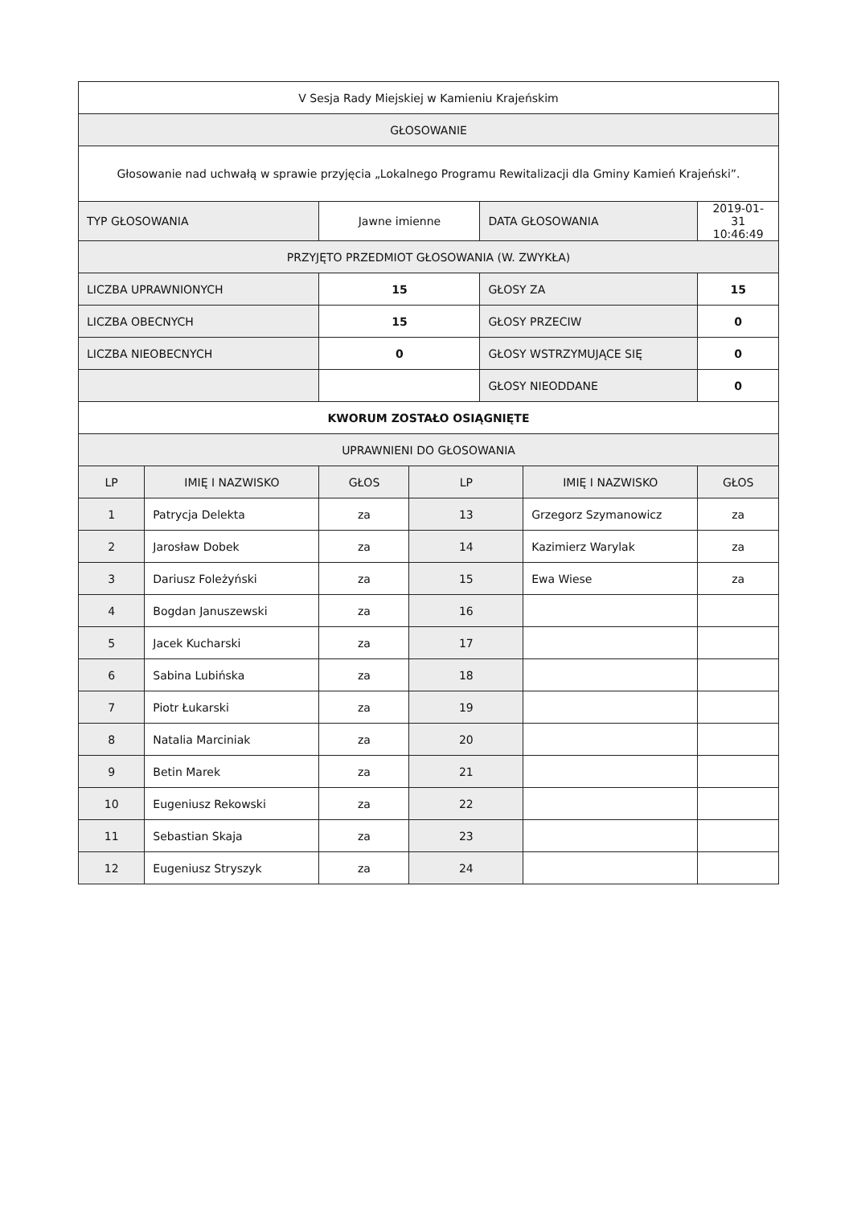| V Sesja Rady Miejskiej w Kamieniu Krajeńskim | | | | | | |
| GŁOSOWANIE | | | | | | |
| Głosowanie nad uchwałą w sprawie przyjęcia „Lokalnego Programu Rewitalizacji dla Gminy Kamień Krajeński”. | | | | | | |
| TYP GŁOSOWANIA | | Jawne imienne | | DATA GŁOSOWANIA | | 2019-01-31 10:46:49 |
| PRZYJĘTO PRZEDMIOT GŁOSOWANIA (W. ZWYKŁA) | | | | | | |
| LICZBA UPRAWNIONYCH | | 15 | | GŁOSY ZA | | 15 |
| LICZBA OBECNYCH | | 15 | | GŁOSY PRZECIW | | 0 |
| LICZBA NIEOBECNYCH | | 0 | | GŁOSY WSTRZYMUJĄCE SIĘ | | 0 |
| | | | | GŁOSY NIEODDANE | | 0 |
| KWORUM ZOSTAŁO OSIĄGNIĘTE | | | | | | |
| UPRAWNIENI DO GŁOSOWANIA | | | | | | |
| LP | IMIĘ I NAZWISKO | GŁOS | LP | | IMIĘ I NAZWISKO | GŁOS |
| 1 | Patrycja Delekta | za | 13 | | Grzegorz Szymanowicz | za |
| 2 | Jarosław Dobek | za | 14 | | Kazimierz Warylak | za |
| 3 | Dariusz Foleżyński | za | 15 | | Ewa Wiese | za |
| 4 | Bogdan Januszewski | za | 16 | | | |
| 5 | Jacek Kucharski | za | 17 | | | |
| 6 | Sabina Lubińska | za | 18 | | | |
| 7 | Piotr Łukarski | za | 19 | | | |
| 8 | Natalia Marciniak | za | 20 | | | |
| 9 | Betin Marek | za | 21 | | | |
| 10 | Eugeniusz Rekowski | za | 22 | | | |
| 11 | Sebastian Skaja | za | 23 | | | |
| 12 | Eugeniusz Stryszyk | za | 24 | | | |